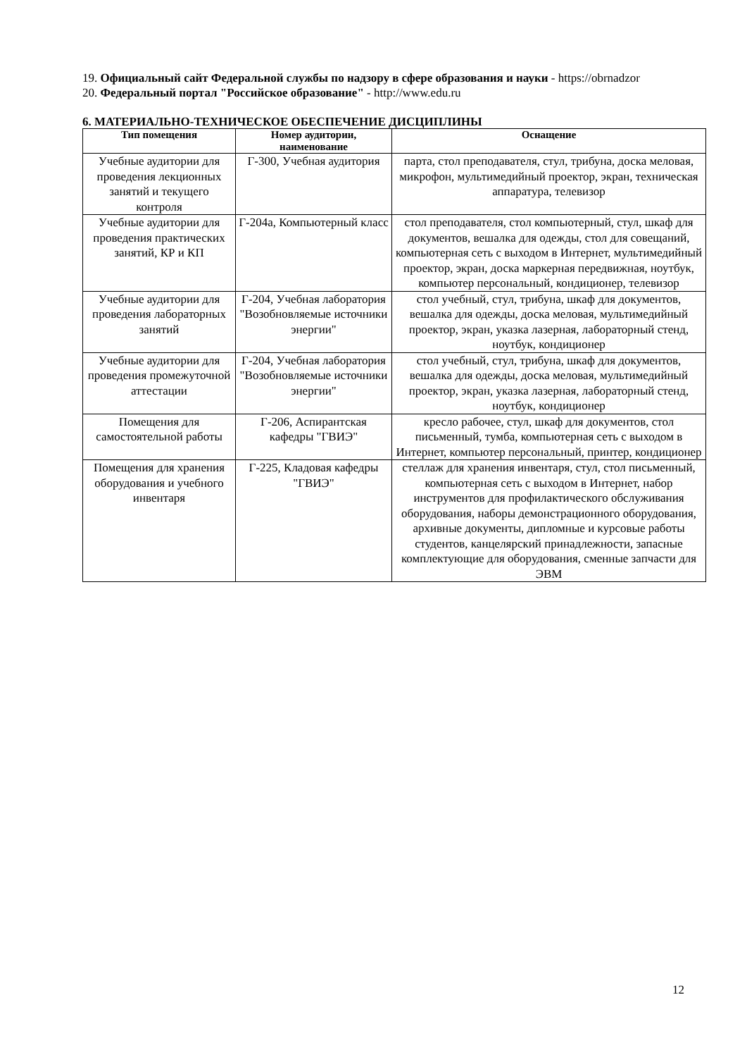19. Официальный сайт Федеральной службы по надзору в сфере образования и науки - https://obrnadzor
20. Федеральный портал "Российское образование" - http://www.edu.ru
6. МАТЕРИАЛЬНО-ТЕХНИЧЕСКОЕ ОБЕСПЕЧЕНИЕ ДИСЦИПЛИНЫ
| Тип помещения | Номер аудитории, наименование | Оснащение |
| --- | --- | --- |
| Учебные аудитории для проведения лекционных занятий и текущего контроля | Г-300, Учебная аудитория | парта, стол преподавателя, стул, трибуна, доска меловая, микрофон, мультимедийный проектор, экран, техническая аппаратура, телевизор |
| Учебные аудитории для проведения практических занятий, КР и КП | Г-204а, Компьютерный класс | стол преподавателя, стол компьютерный, стул, шкаф для документов, вешалка для одежды, стол для совещаний, компьютерная сеть с выходом в Интернет, мультимедийный проектор, экран, доска маркерная передвижная, ноутбук, компьютер персональный, кондиционер, телевизор |
| Учебные аудитории для проведения лабораторных занятий | Г-204, Учебная лаборатория "Возобновляемые источники энергии" | стол учебный, стул, трибуна, шкаф для документов, вешалка для одежды, доска меловая, мультимедийный проектор, экран, указка лазерная, лабораторный стенд, ноутбук, кондиционер |
| Учебные аудитории для проведения промежуточной аттестации | Г-204, Учебная лаборатория "Возобновляемые источники энергии" | стол учебный, стул, трибуна, шкаф для документов, вешалка для одежды, доска меловая, мультимедийный проектор, экран, указка лазерная, лабораторный стенд, ноутбук, кондиционер |
| Помещения для самостоятельной работы | Г-206, Аспирантская кафедры "ГВИЭ" | кресло рабочее, стул, шкаф для документов, стол письменный, тумба, компьютерная сеть с выходом в Интернет, компьютер персональный, принтер, кондиционер |
| Помещения для хранения оборудования и учебного инвентаря | Г-225, Кладовая кафедры "ГВИЭ" | стеллаж для хранения инвентаря, стул, стол письменный, компьютерная сеть с выходом в Интернет, набор инструментов для профилактического обслуживания оборудования, наборы демонстрационного оборудования, архивные документы, дипломные и курсовые работы студентов, канцелярский принадлежности, запасные комплектующие для оборудования, сменные запчасти для ЭВМ |
12